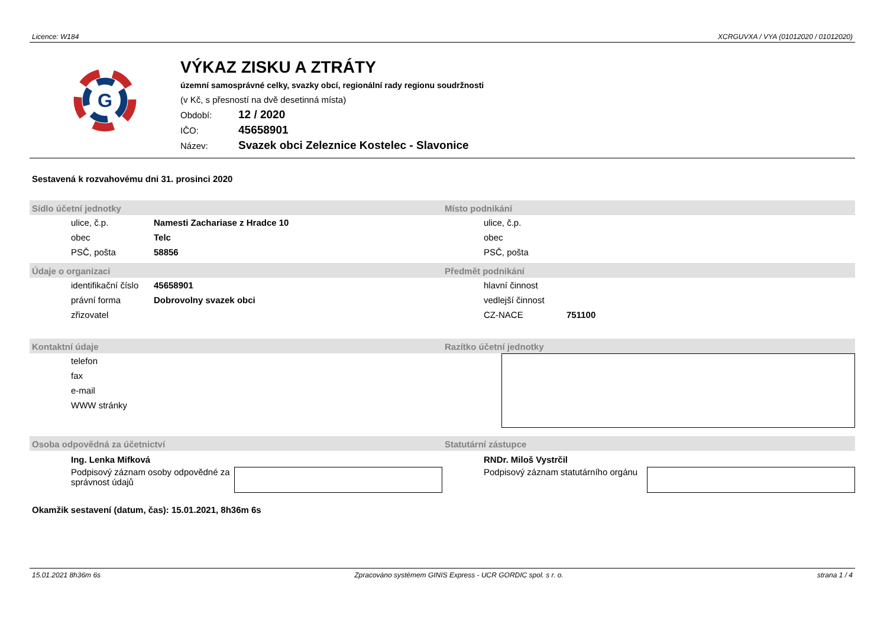Licence: W184 XCRGUVXA / VYA (01012020 / 01012020)
G
VÝKAZ ZISKU A ZTRÁTY
územní samosprávné celky, svazky obcí, regionální rady regionu soudržnosti
(v Kč, s přesností na dvě desetinná místa)
Období: 12 / 2020
IČO: 45658901
Název: Svazek obci Zeleznice Kostelec - Slavonice
Sestavená k rozvahovému dni 31. prosinci 2020
Sídlo účetní jednotky
| ulice, č.p. | Namesti Zachariase z Hradce 10 |
| obec | Telc |
| PSČ, pošta | 58856 |
Místo podnikání
| ulice, č.p. | |
| obec | |
| PSČ, pošta | |
Údaje o organizaci
| identifikační číslo | 45658901 |
| právní forma | Dobrovolny svazek obci |
| zřizovatel | |
Předmět podnikání
| hlavní činnost | |
| vedlejší činnost | |
| CZ-NACE | 751100 |
Kontaktní údaje
| telefon |
| fax |
| e-mail |
| WWW stránky |
Razítko účetní jednotky
Osoba odpovědná za účetnictví
Ing. Lenka Mifková
Podpisový záznam osoby odpovědné za správnost údajů
Statutární zástupce
RNDr. Miloš Vystrčil
Podpisový záznam statutárního orgánu
Okamžik sestavení (datum, čas): 15.01.2021, 8h36m 6s
15.01.2021 8h36m 6s Zpracováno systémem GINIS Express - UCR GORDIC spol. s r. o. strana 1 / 4